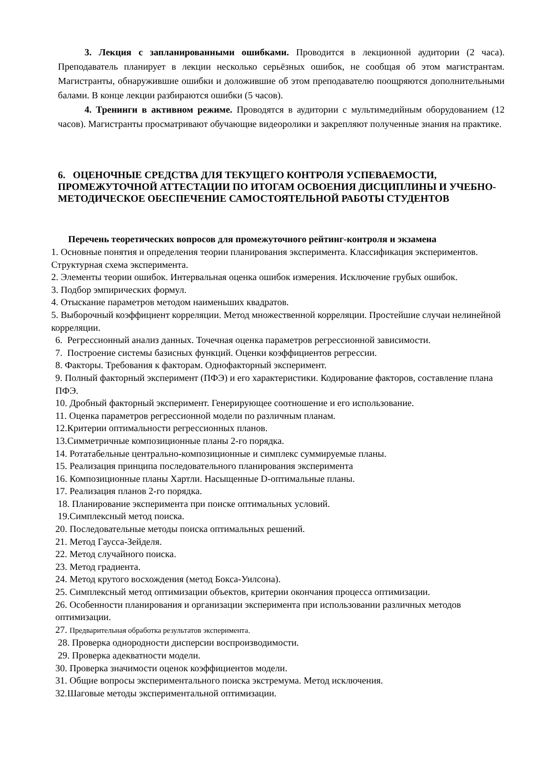3. Лекция с запланированными ошибками. Проводится в лекционной аудитории (2 часа). Преподаватель планирует в лекции несколько серьёзных ошибок, не сообщая об этом магистрантам. Магистранты, обнаружившие ошибки и доложившие об этом преподавателю поощряются дополнительными балами. В конце лекции разбираются ошибки (5 часов).
4. Тренинги в активном режиме. Проводятся в аудитории с мультимедийным оборудованием (12 часов). Магистранты просматривают обучающие видеоролики и закрепляют полученные знания на практике.
6. ОЦЕНОЧНЫЕ СРЕДСТВА ДЛЯ ТЕКУЩЕГО КОНТРОЛЯ УСПЕВАЕМОСТИ, ПРОМЕЖУТОЧНОЙ АТТЕСТАЦИИ ПО ИТОГАМ ОСВОЕНИЯ ДИСЦИПЛИНЫ И УЧЕБНО-МЕТОДИЧЕСКОЕ ОБЕСПЕЧЕНИЕ САМОСТОЯТЕЛЬНОЙ РАБОТЫ СТУДЕНТОВ
Перечень теоретических вопросов для промежуточного рейтинг-контроля и экзамена
1. Основные понятия и определения теории планирования эксперимента. Классификация экспериментов. Структурная схема эксперимента.
2. Элементы теории ошибок. Интервальная оценка ошибок измерения. Исключение грубых ошибок.
3. Подбор эмпирических формул.
4. Отыскание параметров методом наименьших квадратов.
5. Выборочный коэффициент корреляции. Метод множественной корреляции. Простейшие случаи нелинейной корреляции.
6. Регрессионный анализ данных. Точечная оценка параметров регрессионной зависимости.
7. Построение системы базисных функций. Оценки коэффициентов регрессии.
8. Факторы. Требования к факторам. Однофакторный эксперимент.
9. Полный факторный эксперимент (ПФЭ) и его характеристики. Кодирование факторов, составление плана ПФЭ.
10. Дробный факторный эксперимент. Генерирующее соотношение и его использование.
11. Оценка параметров регрессионной модели по различным планам.
12.Критерии оптимальности регрессионных планов.
13.Симметричные композиционные планы 2-го порядка.
14. Ротатабельные центрально-композиционные и симплекс суммируемые планы.
15. Реализация принципа последовательного планирования эксперимента
16. Композиционные планы Хартли. Насыщенные D-оптимальные планы.
17. Реализация планов 2-го порядка.
18. Планирование эксперимента при поиске оптимальных условий.
19.Симплексный метод поиска.
20. Последовательные методы поиска оптимальных решений.
21. Метод Гаусса-Зейделя.
22. Метод случайного поиска.
23. Метод градиента.
24. Метод крутого восхождения (метод Бокса-Уилсона).
25. Симплексный метод оптимизации объектов, критерии окончания процесса оптимизации.
26. Особенности планирования и организации эксперимента при использовании различных методов оптимизации.
27. Предварительная обработка результатов эксперимента.
28. Проверка однородности дисперсии воспроизводимости.
29. Проверка адекватности модели.
30. Проверка значимости оценок коэффициентов модели.
31. Общие вопросы экспериментального поиска экстремума. Метод исключения.
32.Шаговые методы экспериментальной оптимизации.